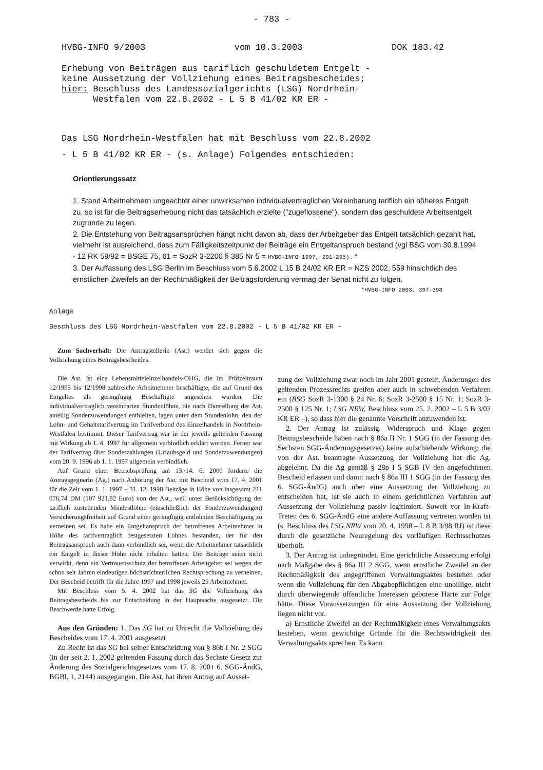- 783 -
HVBG-INFO 9/2003 vom 10.3.2003 DOK 183.42
Erhebung von Beiträgen aus tariflich geschuldetem Entgelt -
keine Aussetzung der Vollziehung eines Beitragsbescheides;
hier: Beschluss des Landessozialgerichts (LSG) Nordrhein-
Westfalen vom 22.8.2002 - L 5 B 41/02 KR ER -
Das LSG Nordrhein-Westfalen hat mit Beschluss vom 22.8.2002
- L 5 B 41/02 KR ER - (s. Anlage) Folgendes entschieden:
Orientierungssatz
1. Stand Arbeitnehmern ungeachtet einer unwirksamen individualvertraglichen Vereinbarung tariflich ein höheres Entgelt zu, so ist für die Beitragserhebung nicht das tatsächlich erzielte ("zugeflossene"), sondern das geschuldete Arbeitsentgelt zugrunde zu legen.
2. Die Entstehung von Beitragsansprüchen hängt nicht davon ab, dass der Arbeitgeber das Entgelt tatsächlich gezahlt hat, vielmehr ist ausreichend, dass zum Fälligkeitszeitpunkt der Beiträge ein Entgeltanspruch bestand (vgl BSG vom 30.8.1994 - 12 RK 59/92 = BSGE 75, 61 = SozR 3-2200 § 385 Nr 5 = HVBG-INFO 1997, 291-295). *
3. Der Auffassung des LSG Berlin im Beschluss vom 5.6.2002 L 15 B 24/02 KR ER = NZS 2002, 559 hinsichtlich des ernstlichen Zweifels an der Rechtmäßigkeit der Beitragsforderung vermag der Senat nicht zu folgen.
*HVBG-INFO 2003, 397-398
Anlage
Beschluss des LSG Nordrhein-Westfalen vom 22.8.2002 - L 5 B 41/02 KR ER -
Zum Sachverhalt: Die Antragstellerin (Ast.) wendet sich gegen die Vollziehung eines Beitragsbescheides.
Die Ast. ist eine Lebensmitteleinzelhandels-OHG, die im Prüfzeitraum 12/1995 bis 12/1998 zahlreiche Arbeitnehmer beschäftigte, die auf Grund des Entgeltes als geringfügig Beschäftigte angesehen wurden. Die individualvertraglich vereinbarten Stundenlöhne, die nach Darstellung der Ast. anteilig Sonderzuwendungen enthielten, lagen unter dem Stundenlohn, den der Lohn- und Gehaltstarifvertrag im Tarifverbund des Einzelhandels in Nordrhein-Westfalen bestimmt. Dieser Tarifvertrag war in der jeweils geltenden Fassung mit Wirkung ab 1. 4. 1997 für allgemein verbindlich erklärt worden. Ferner war der Tarifvertrag über Sonderzahlungen (Urlaubsgeld und Sonderzuwendungen) vom 20. 9. 1996 ab 1. 1. 1997 allgemein verbindlich.
Auf Grund einer Betriebsprüfung am 13./14. 6. 2000 forderte die Antragsgegnerin (Ag.) nach Anhörung der Ast. mit Bescheid vom 17. 4. 2001 für die Zeit vom 1. 1. 1997 – 31. 12. 1998 Beiträge in Höhe von insgesamt 211 076,74 DM (107 921,82 Euro) von der Ast., weil unter Berücksichtigung der tariflich zustehenden Mindestlöhne (einschließlich der Sonderzuwendungen) Versicherungsfreiheit auf Grund einer geringfügig entlohnten Beschäftigung zu verneinen sei. Es habe ein Entgeltanspruch der betroffenen Arbeitnehmer in Höhe des tarifvertraglich festgesetzten Lohnes bestanden, der für den Beitragsanspruch auch dann verbindlich sei, wenn die Arbeitnehmer tatsächlich ein Entgelt in dieser Höhe nicht erhalten hätten. Die Beiträge seien nicht verwirkt, denn ein Vertrauensschutz der betroffenen Arbeitgeber sei wegen der schon seit Jahren eindeutigen höchstrichterlichen Rechtsprechung zu verneinen. Der Bescheid betrifft für die Jahre 1997 und 1998 jeweils 25 Arbeitnehmer.
Mit Beschluss vom 5. 4. 2002 hat das SG die Vollziehung des Beitragsbescheids bis zur Entscheidung in der Hauptsache ausgesetzt. Die Beschwerde hatte Erfolg.
Aus den Gründen: 1. Das SG hat zu Unrecht die Vollziehung des Bescheides vom 17. 4. 2001 ausgesetzt
Zu Recht ist das SG bei seiner Entscheidung von § 86b I Nr. 2 SGG (in der seit 2. 1. 2002 geltenden Fassung durch das Sechste Gesetz zur Änderung des Sozialgerichtsgesetzes vom 17. 8. 2001 6. SGG-ÄndG, BGBl. 1, 2144) ausgegangen. Die Ast. hat ihren Antrag auf Ausset-
zung der Vollziehung zwar noch im Jahr 2001 gestellt, Änderungen des geltenden Prozessrechts greifen aber auch in schwebenden Verfahren ein (BSG SozR 3-1300 § 24 Nr. 6; SozR 3-2500 § 15 Nr. 1; SozR 3-2500 § 125 Nr. 1; LSG NRW, Beschluss vom 25. 2. 2002 – L 5 B 3/02 KR ER –), so dass hier die genannte Vorschrift anzuwenden ist.
2. Der Antrag ist zulässig. Widerspruch und Klage gegen Beitragsbescheide haben nach § 86a II Nr. 1 SGG (in der Fassung des Sechsten SGG-Änderungsgesetzes) keine aufschiebende Wirkung; die von der Ast. beantragte Aussetzung der Vollziehung hat die Ag. abgelehnt. Da die Ag gemäß § 28p I 5 SGB IV den angefochtenen Bescheid erlassen und damit nach § 86a III 1 SGG (in der Fassung des 6. SGG-ÄndG) auch über eine Aussetzung der Vollziehung zu entscheiden hat, ist sie auch in einem gerichtlichen Verfahren auf Aussetzung der Vollziehung passiv legitimiert. Soweit vor In-Kraft-Treten des 6. SGG-ÄndG eine andere Auffassung vertreten worden ist (s. Beschluss des LSG NRW vom 20. 4. 1998 – L 8 B 3/98 RJ) ist diese durch die gesetzliche Neuregelung des vorläufigen Rechtsschutzes überholt.
3. Der Antrag ist unbegründet. Eine gerichtliche Aussetzung erfolgt nach Maßgabe des § 86a III 2 SGG, wenn ernstliche Zweifel an der Rechtmäßigkeit des angegriffenen Verwaltungsaktes bestehen oder wenn die Vollziehung für den Abgabepflichtigen eine unbillige, nicht durch überwiegende öffentliche Interessen gebotene Härte zur Folge hätte. Diese Voraussetzungen für eine Aussetzung der Vollziehung liegen nicht vor.
a) Ernstliche Zweifel an der Rechtmäßigkeit eines Verwaltungsakts bestehen, wenn gewichtige Gründe für die Rechtswidrigkeit des Verwaltungsakts sprechen. Es kann